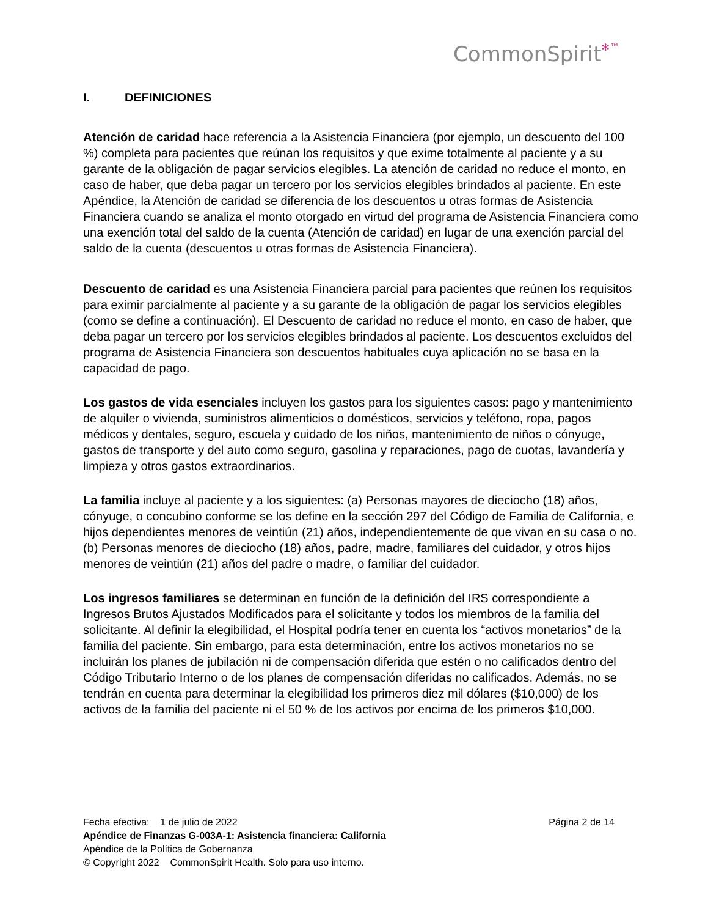CommonSpirit✻™
I. DEFINICIONES
Atención de caridad hace referencia a la Asistencia Financiera (por ejemplo, un descuento del 100 %) completa para pacientes que reúnan los requisitos y que exime totalmente al paciente y a su garante de la obligación de pagar servicios elegibles. La atención de caridad no reduce el monto, en caso de haber, que deba pagar un tercero por los servicios elegibles brindados al paciente. En este Apéndice, la Atención de caridad se diferencia de los descuentos u otras formas de Asistencia Financiera cuando se analiza el monto otorgado en virtud del programa de Asistencia Financiera como una exención total del saldo de la cuenta (Atención de caridad) en lugar de una exención parcial del saldo de la cuenta (descuentos u otras formas de Asistencia Financiera).
Descuento de caridad es una Asistencia Financiera parcial para pacientes que reúnen los requisitos para eximir parcialmente al paciente y a su garante de la obligación de pagar los servicios elegibles (como se define a continuación). El Descuento de caridad no reduce el monto, en caso de haber, que deba pagar un tercero por los servicios elegibles brindados al paciente. Los descuentos excluidos del programa de Asistencia Financiera son descuentos habituales cuya aplicación no se basa en la capacidad de pago.
Los gastos de vida esenciales incluyen los gastos para los siguientes casos: pago y mantenimiento de alquiler o vivienda, suministros alimenticios o domésticos, servicios y teléfono, ropa, pagos médicos y dentales, seguro, escuela y cuidado de los niños, mantenimiento de niños o cónyuge, gastos de transporte y del auto como seguro, gasolina y reparaciones, pago de cuotas, lavandería y limpieza y otros gastos extraordinarios.
La familia incluye al paciente y a los siguientes: (a) Personas mayores de dieciocho (18) años, cónyuge, o concubino conforme se los define en la sección 297 del Código de Familia de California, e hijos dependientes menores de veintiún (21) años, independientemente de que vivan en su casa o no. (b) Personas menores de dieciocho (18) años, padre, madre, familiares del cuidador, y otros hijos menores de veintiún (21) años del padre o madre, o familiar del cuidador.
Los ingresos familiares se determinan en función de la definición del IRS correspondiente a Ingresos Brutos Ajustados Modificados para el solicitante y todos los miembros de la familia del solicitante. Al definir la elegibilidad, el Hospital podría tener en cuenta los “activos monetarios” de la familia del paciente. Sin embargo, para esta determinación, entre los activos monetarios no se incluirán los planes de jubilación ni de compensación diferida que estén o no calificados dentro del Código Tributario Interno o de los planes de compensación diferidas no calificados. Además, no se tendrán en cuenta para determinar la elegibilidad los primeros diez mil dólares ($10,000) de los activos de la familia del paciente ni el 50 % de los activos por encima de los primeros $10,000.
Fecha efectiva: 1 de julio de 2022 Página 2 de 14
Apéndice de Finanzas G-003A-1: Asistencia financiera: California
Apéndice de la Política de Gobernanza
© Copyright 2022 CommonSpirit Health. Solo para uso interno.